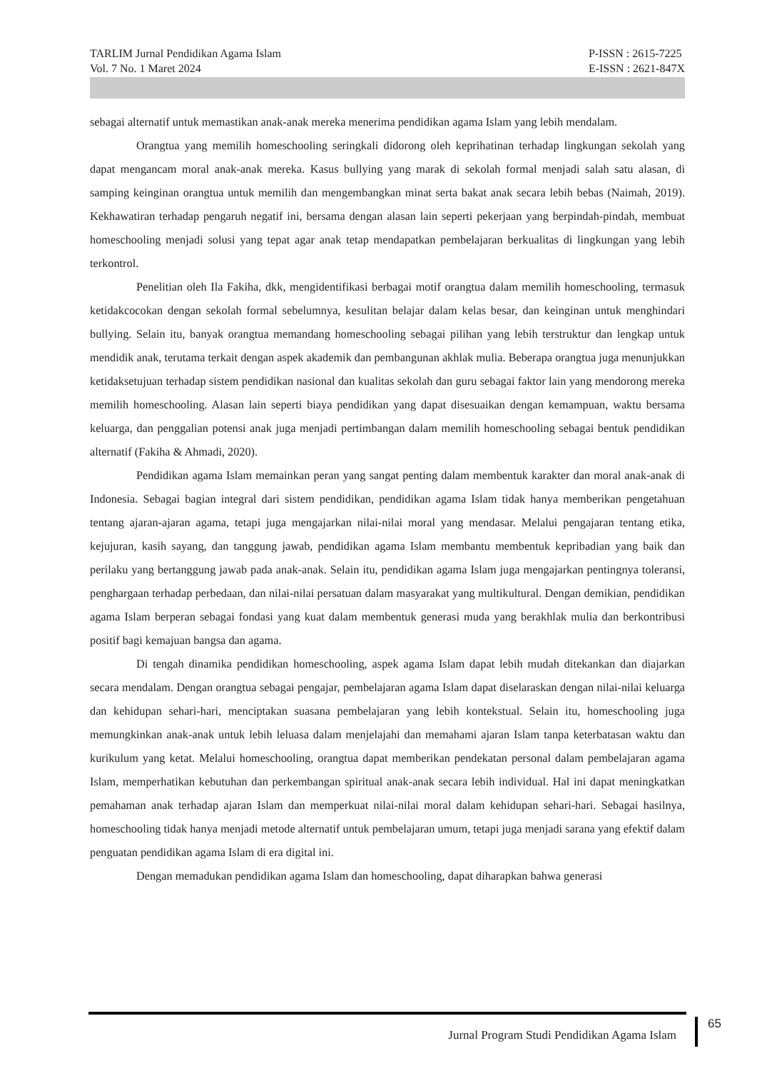TARLIM Jurnal Pendidikan Agama Islam
Vol. 7 No. 1 Maret 2024
P-ISSN : 2615-7225
E-ISSN : 2621-847X
sebagai alternatif untuk memastikan anak-anak mereka menerima pendidikan agama Islam yang lebih mendalam.
Orangtua yang memilih homeschooling seringkali didorong oleh keprihatinan terhadap lingkungan sekolah yang dapat mengancam moral anak-anak mereka. Kasus bullying yang marak di sekolah formal menjadi salah satu alasan, di samping keinginan orangtua untuk memilih dan mengembangkan minat serta bakat anak secara lebih bebas (Naimah, 2019). Kekhawatiran terhadap pengaruh negatif ini, bersama dengan alasan lain seperti pekerjaan yang berpindah-pindah, membuat homeschooling menjadi solusi yang tepat agar anak tetap mendapatkan pembelajaran berkualitas di lingkungan yang lebih terkontrol.
Penelitian oleh Ila Fakiha, dkk, mengidentifikasi berbagai motif orangtua dalam memilih homeschooling, termasuk ketidakcocokan dengan sekolah formal sebelumnya, kesulitan belajar dalam kelas besar, dan keinginan untuk menghindari bullying. Selain itu, banyak orangtua memandang homeschooling sebagai pilihan yang lebih terstruktur dan lengkap untuk mendidik anak, terutama terkait dengan aspek akademik dan pembangunan akhlak mulia. Beberapa orangtua juga menunjukkan ketidaksetujuan terhadap sistem pendidikan nasional dan kualitas sekolah dan guru sebagai faktor lain yang mendorong mereka memilih homeschooling. Alasan lain seperti biaya pendidikan yang dapat disesuaikan dengan kemampuan, waktu bersama keluarga, dan penggalian potensi anak juga menjadi pertimbangan dalam memilih homeschooling sebagai bentuk pendidikan alternatif (Fakiha & Ahmadi, 2020).
Pendidikan agama Islam memainkan peran yang sangat penting dalam membentuk karakter dan moral anak-anak di Indonesia. Sebagai bagian integral dari sistem pendidikan, pendidikan agama Islam tidak hanya memberikan pengetahuan tentang ajaran-ajaran agama, tetapi juga mengajarkan nilai-nilai moral yang mendasar. Melalui pengajaran tentang etika, kejujuran, kasih sayang, dan tanggung jawab, pendidikan agama Islam membantu membentuk kepribadian yang baik dan perilaku yang bertanggung jawab pada anak-anak. Selain itu, pendidikan agama Islam juga mengajarkan pentingnya toleransi, penghargaan terhadap perbedaan, dan nilai-nilai persatuan dalam masyarakat yang multikultural. Dengan demikian, pendidikan agama Islam berperan sebagai fondasi yang kuat dalam membentuk generasi muda yang berakhlak mulia dan berkontribusi positif bagi kemajuan bangsa dan agama.
Di tengah dinamika pendidikan homeschooling, aspek agama Islam dapat lebih mudah ditekankan dan diajarkan secara mendalam. Dengan orangtua sebagai pengajar, pembelajaran agama Islam dapat diselaraskan dengan nilai-nilai keluarga dan kehidupan sehari-hari, menciptakan suasana pembelajaran yang lebih kontekstual. Selain itu, homeschooling juga memungkinkan anak-anak untuk lebih leluasa dalam menjelajahi dan memahami ajaran Islam tanpa keterbatasan waktu dan kurikulum yang ketat. Melalui homeschooling, orangtua dapat memberikan pendekatan personal dalam pembelajaran agama Islam, memperhatikan kebutuhan dan perkembangan spiritual anak-anak secara lebih individual. Hal ini dapat meningkatkan pemahaman anak terhadap ajaran Islam dan memperkuat nilai-nilai moral dalam kehidupan sehari-hari. Sebagai hasilnya, homeschooling tidak hanya menjadi metode alternatif untuk pembelajaran umum, tetapi juga menjadi sarana yang efektif dalam penguatan pendidikan agama Islam di era digital ini.
Dengan memadukan pendidikan agama Islam dan homeschooling, dapat diharapkan bahwa generasi
Jurnal Program Studi Pendidikan Agama Islam
65